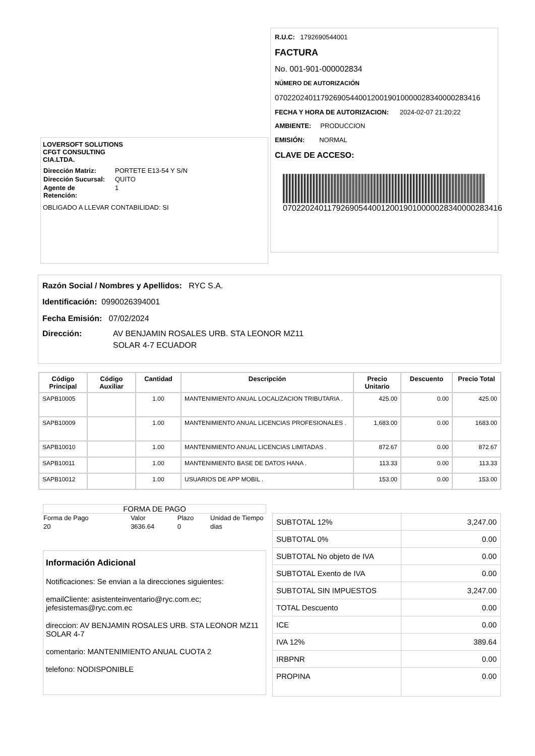LOVERSOFT SOLUTIONS
CFGT CONSULTING
CIA.LTDA.
| Dirección Matriz: | PORTETE E13-54 Y S/N |
| Dirección Sucursal: | QUITO |
| Agente de Retención: | 1 |
OBLIGADO A LLEVAR CONTABILIDAD: SI
R.U.C: 1792690544001
FACTURA
No. 001-901-000002834
NÚMERO DE AUTORIZACIÓN
0702202401179269054400120019010000028340000283416
FECHA Y HORA DE AUTORIZACION: 2024-02-07 21:20:22
AMBIENTE: PRODUCCION
EMISIÓN: NORMAL
CLAVE DE ACCESO:
0702202401179269054400120019010000028340000283416
Razón Social / Nombres y Apellidos: RYC S.A.
Identificación: 0990026394001
Fecha Emisión: 07/02/2024
| Dirección: | AV BENJAMIN ROSALES URB. STA LEONOR MZ11 SOLAR 4-7 ECUADOR |
| Código Principal | Código Auxiliar | Cantidad | Descripción | Precio Unitario | Descuento | Precio Total |
| --- | --- | --- | --- | --- | --- | --- |
| SAPB10005 | | 1.00 | MANTENIMIENTO ANUAL LOCALIZACION TRIBUTARIA . | 425.00 | 0.00 | 425.00 |
| SAPB10009 | | 1.00 | MANTENIMIENTO ANUAL LICENCIAS PROFESIONALES . | 1,683.00 | 0.00 | 1683.00 |
| SAPB10010 | | 1.00 | MANTENIMIENTO ANUAL LICENCIAS LIMITADAS . | 872.67 | 0.00 | 872.67 |
| SAPB10011 | | 1.00 | MANTENIMIENTO BASE DE DATOS HANA . | 113.33 | 0.00 | 113.33 |
| SAPB10012 | | 1.00 | USUARIOS DE APP MOBIL . | 153.00 | 0.00 | 153.00 |
FORMA DE PAGO
| Forma de Pago | Valor | Plazo | Unidad de Tiempo |
| 20 | 3636.64 | 0 | dias |
Información Adicional
Notificaciones: Se envian a la direcciones siguientes:
emailCliente: asistenteinventario@ryc.com.ec; jefesistemas@ryc.com.ec
direccion: AV BENJAMIN ROSALES URB. STA LEONOR MZ11 SOLAR 4-7
comentario: MANTENIMIENTO ANUAL CUOTA 2
telefono: NODISPONIBLE
| SUBTOTAL 12% | 3,247.00 |
| SUBTOTAL 0% | 0.00 |
| SUBTOTAL No objeto de IVA | 0.00 |
| SUBTOTAL Exento de IVA | 0.00 |
| SUBTOTAL SIN IMPUESTOS | 3,247.00 |
| TOTAL Descuento | 0.00 |
| ICE | 0.00 |
| IVA 12% | 389.64 |
| IRBPNR | 0.00 |
| PROPINA | 0.00 |